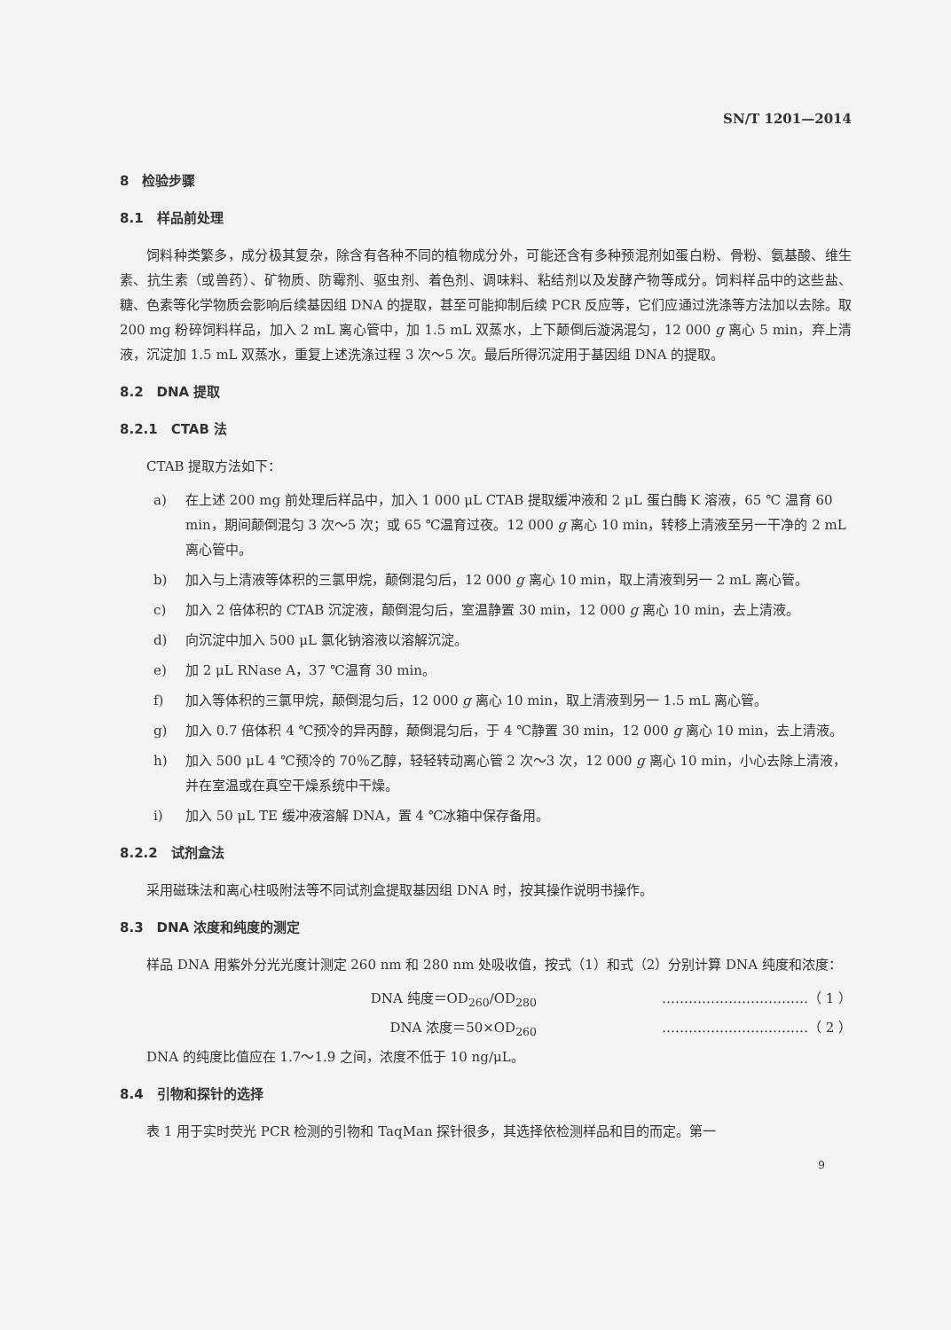SN/T 1201—2014
8　检验步骤
8.1　样品前处理
饲料种类繁多，成分极其复杂，除含有各种不同的植物成分外，可能还含有多种预混剂如蛋白粉、骨粉、氨基酸、维生素、抗生素（或兽药）、矿物质、防霉剂、驱虫剂、着色剂、调味料、粘结剂以及发酵产物等成分。饲料样品中的这些盐、糖、色素等化学物质会影响后续基因组 DNA 的提取，甚至可能抑制后续 PCR 反应等，它们应通过洗涤等方法加以去除。取 200 mg 粉碎饲料样品，加入 2 mL 离心管中，加 1.5 mL 双蒸水，上下颠倒后漩涡混匀，12 000 g 离心 5 min，弃上清液，沉淀加 1.5 mL 双蒸水，重复上述洗涤过程 3 次～5 次。最后所得沉淀用于基因组 DNA 的提取。
8.2　DNA 提取
8.2.1　CTAB 法
CTAB 提取方法如下：
a) 在上述 200 mg 前处理后样品中，加入 1 000 μL CTAB 提取缓冲液和 2 μL 蛋白酶 K 溶液，65 ℃ 温育 60 min，期间颠倒混匀 3 次～5 次；或 65 ℃温育过夜。12 000 g 离心 10 min，转移上清液至另一干净的 2 mL 离心管中。
b) 加入与上清液等体积的三氯甲烷，颠倒混匀后，12 000 g 离心 10 min，取上清液到另一 2 mL 离心管。
c) 加入 2 倍体积的 CTAB 沉淀液，颠倒混匀后，室温静置 30 min，12 000 g 离心 10 min，去上清液。
d) 向沉淀中加入 500 μL 氯化钠溶液以溶解沉淀。
e) 加 2 μL RNase A，37 ℃温育 30 min。
f) 加入等体积的三氯甲烷，颠倒混匀后，12 000 g 离心 10 min，取上清液到另一 1.5 mL 离心管。
g) 加入 0.7 倍体积 4 ℃预冷的异丙醇，颠倒混匀后，于 4 ℃静置 30 min，12 000 g 离心 10 min，去上清液。
h) 加入 500 μL 4 ℃预冷的 70％乙醇，轻轻转动离心管 2 次～3 次，12 000 g 离心 10 min，小心去除上清液，并在室温或在真空干燥系统中干燥。
i) 加入 50 μL TE 缓冲液溶解 DNA，置 4 ℃冰箱中保存备用。
8.2.2　试剂盒法
采用磁珠法和离心柱吸附法等不同试剂盒提取基因组 DNA 时，按其操作说明书操作。
8.3　DNA 浓度和纯度的测定
样品 DNA 用紫外分光光度计测定 260 nm 和 280 nm 处吸收值，按式（1）和式（2）分别计算 DNA 纯度和浓度：
DNA 纯度＝OD<sub>260</sub>/OD<sub>280</sub> ……………………………（ 1 ）
DNA 浓度＝50×OD<sub>260</sub> ……………………………（ 2 ）
DNA 的纯度比值应在 1.7～1.9 之间，浓度不低于 10 ng/μL。
8.4　引物和探针的选择
表 1 用于实时荧光 PCR 检测的引物和 TaqMan 探针很多，其选择依检测样品和目的而定。第一
9